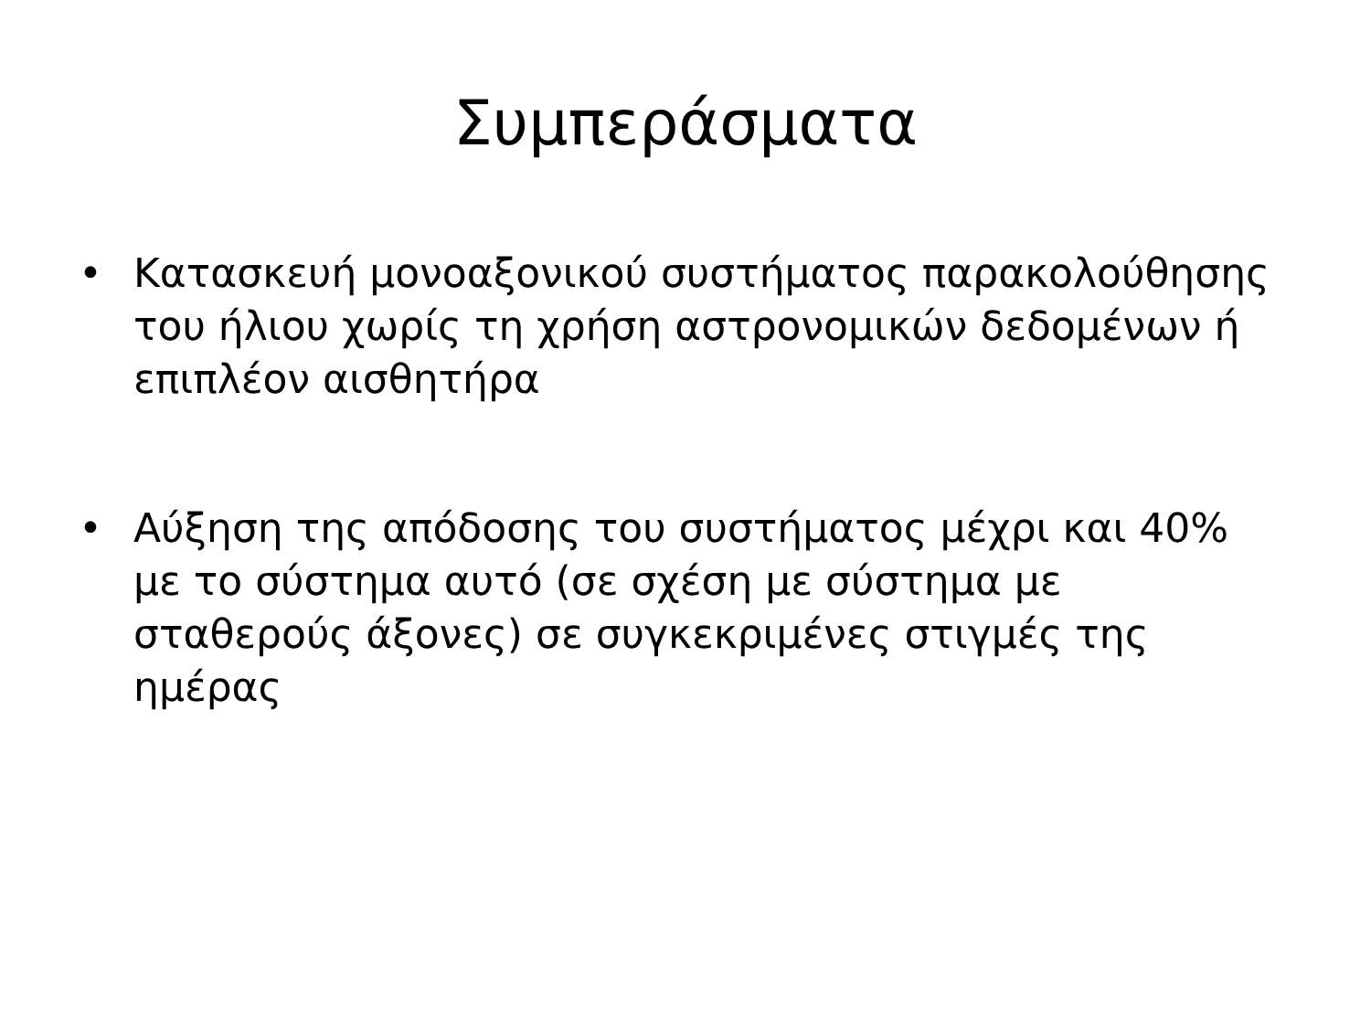Συμπεράσματα
• Κατασκευή μονοαξονικού συστήματος παρακολούθησης του ήλιου χωρίς τη χρήση αστρονομικών δεδομένων ή επιπλέον αισθητήρα
• Αύξηση της απόδοσης του συστήματος μέχρι και 40% με το σύστημα αυτό (σε σχέση με σύστημα με σταθερούς άξονες) σε συγκεκριμένες στιγμές της ημέρας